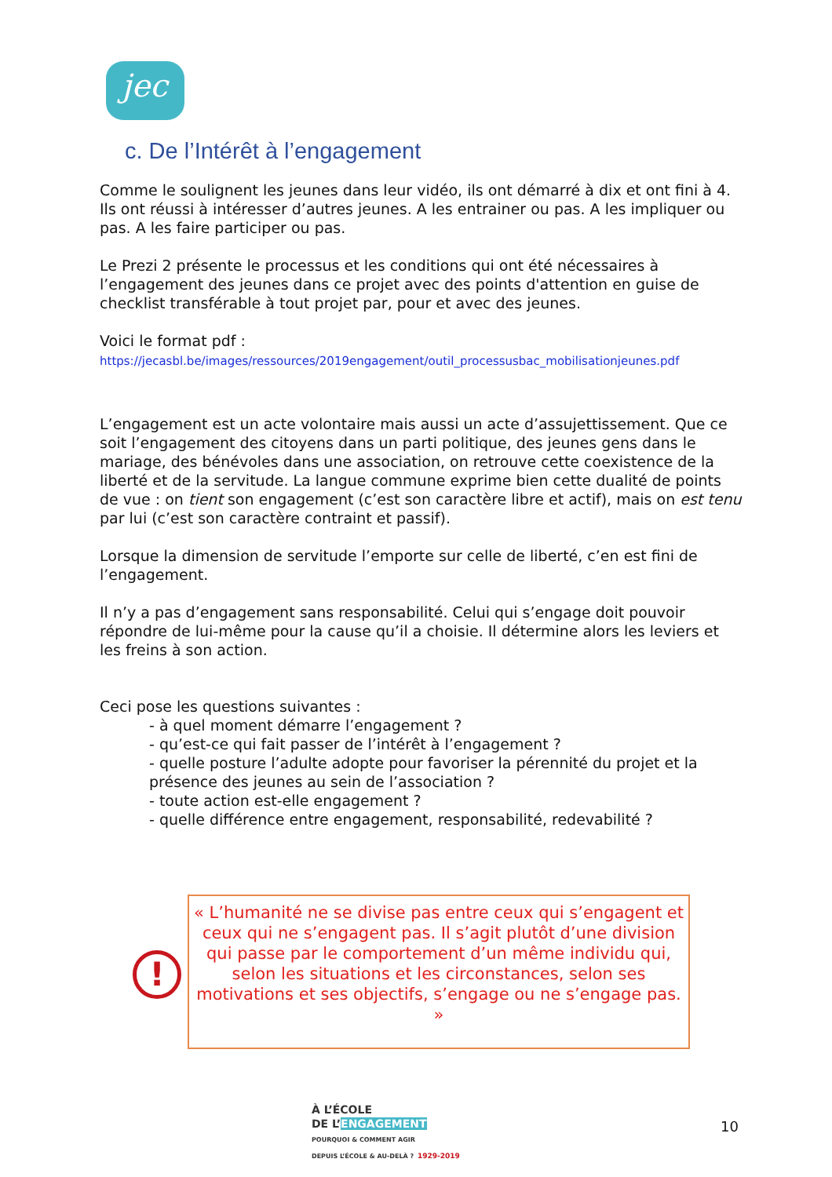jec
c. De l’Intérêt à l’engagement
Comme le soulignent les jeunes dans leur vidéo, ils ont démarré à dix et ont fini à 4. Ils ont réussi à intéresser d’autres jeunes. A les entrainer ou pas. A les impliquer ou pas. A les faire participer ou pas.
Le Prezi 2 présente le processus et les conditions qui ont été nécessaires à l’engagement des jeunes dans ce projet avec des points d'attention en guise de checklist transférable à tout projet par, pour et avec des jeunes.
Voici le format pdf :
https://jecasbl.be/images/ressources/2019engagement/outil_processusbac_mobilisationjeunes.pdf
L’engagement est un acte volontaire mais aussi un acte d’assujettissement. Que ce soit l’engagement des citoyens dans un parti politique, des jeunes gens dans le mariage, des bénévoles dans une association, on retrouve cette coexistence de la liberté et de la servitude. La langue commune exprime bien cette dualité de points de vue : on tient son engagement (c’est son caractère libre et actif), mais on est tenu par lui (c’est son caractère contraint et passif).
Lorsque la dimension de servitude l’emporte sur celle de liberté, c’en est fini de l’engagement.
Il n’y a pas d’engagement sans responsabilité. Celui qui s’engage doit pouvoir répondre de lui-même pour la cause qu’il a choisie. Il détermine alors les leviers et les freins à son action.
Ceci pose les questions suivantes :
- à quel moment démarre l’engagement ?
- qu’est-ce qui fait passer de l’intérêt à l’engagement ?
- quelle posture l’adulte adopte pour favoriser la pérennité du projet et la présence des jeunes au sein de l’association ?
- toute action est-elle engagement ?
- quelle différence entre engagement, responsabilité, redevabilité ?
!
« L’humanité ne se divise pas entre ceux qui s’engagent et ceux qui ne s’engagent pas. Il s’agit plutôt d’une division qui passe par le comportement d’un même individu qui, selon les situations et les circonstances, selon ses motivations et ses objectifs, s’engage ou ne s’engage pas. »
À L’ÉCOLE
DE L’ENGAGEMENT
POURQUOI & COMMENT AGIR
DEPUIS L’ÉCOLE & AU-DELÀ ? 1929-2019
10